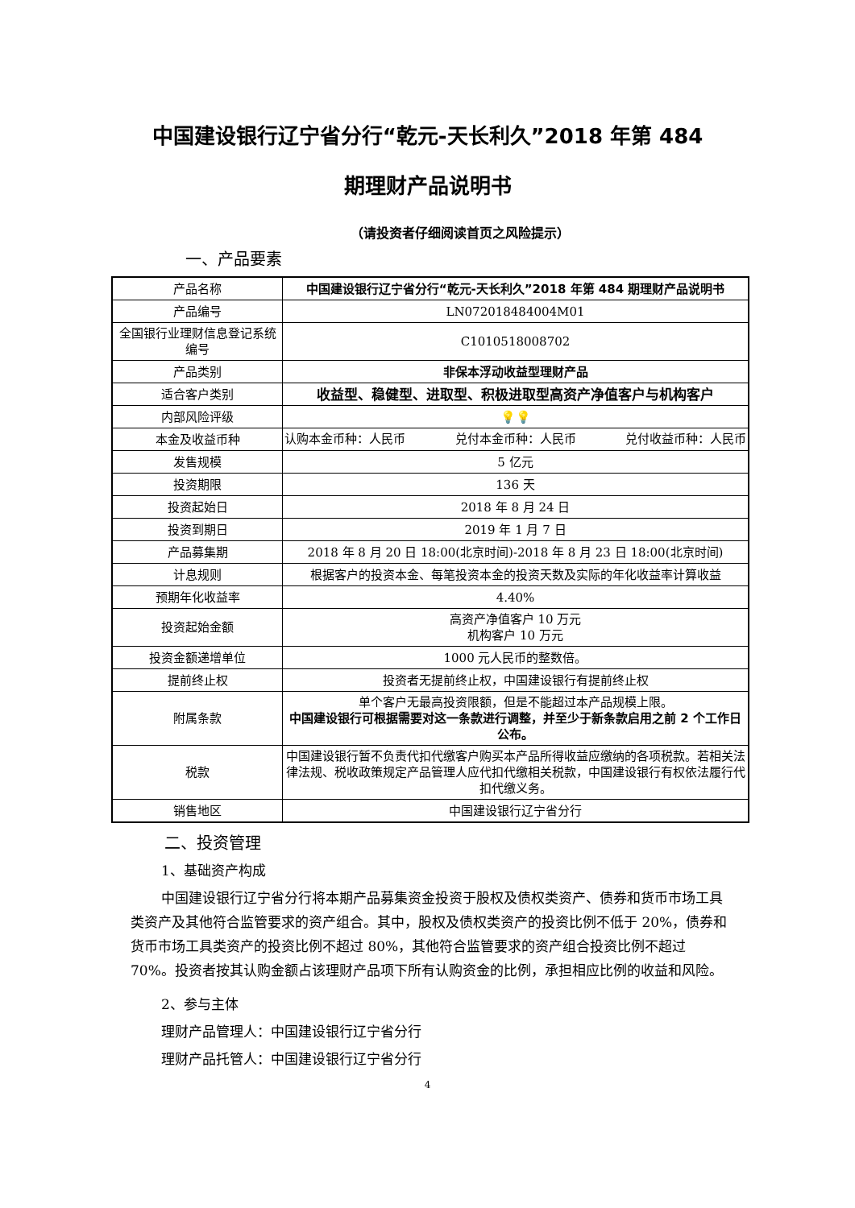中国建设银行辽宁省分行“乾元-天长利久”2018 年第 484
期理财产品说明书
（请投资者仔细阅读首页之风险提示）
一、产品要素
| 产品名称 | 中国建设银行辽宁省分行“乾元-天长利久”2018 年第 484 期理财产品说明书 |
| 产品编号 | LN072018484004M01 |
| 全国银行业理财信息登记系统编号 | C1010518008702 |
| 产品类别 | 非保本浮动收益型理财产品 |
| 适合客户类别 | 收益型、稳健型、进取型、积极进取型高资产净值客户与机构客户 |
| 内部风险评级 | 💡💡 |
| 本金及收益币种 | 认购本金币种：人民币 兑付本金币种：人民币 兑付收益币种：人民币 |
| 发售规模 | 5 亿元 |
| 投资期限 | 136 天 |
| 投资起始日 | 2018 年 8 月 24 日 |
| 投资到期日 | 2019 年 1 月 7 日 |
| 产品募集期 | 2018 年 8 月 20 日 18:00(北京时间)-2018 年 8 月 23 日 18:00(北京时间) |
| 计息规则 | 根据客户的投资本金、每笔投资本金的投资天数及实际的年化收益率计算收益 |
| 预期年化收益率 | 4.40% |
| 投资起始金额 | 高资产净值客户 10 万元 机构客户 10 万元 |
| 投资金额递增单位 | 1000 元人民币的整数倍。 |
| 提前终止权 | 投资者无提前终止权，中国建设银行有提前终止权 |
| 附属条款 | 单个客户无最高投资限额，但是不能超过本产品规模上限。 中国建设银行可根据需要对这一条款进行调整，并至少于新条款启用之前 2 个工作日公布。 |
| 税款 | 中国建设银行暂不负责代扣代缴客户购买本产品所得收益应缴纳的各项税款。若相关法律法规、税收政策规定产品管理人应代扣代缴相关税款，中国建设银行有权依法履行代扣代缴义务。 |
| 销售地区 | 中国建设银行辽宁省分行 |
二、投资管理
1、基础资产构成
中国建设银行辽宁省分行将本期产品募集资金投资于股权及债权类资产、债券和货币市场工具类资产及其他符合监管要求的资产组合。其中，股权及债权类资产的投资比例不低于 20%，债券和货币市场工具类资产的投资比例不超过 80%，其他符合监管要求的资产组合投资比例不超过 70%。投资者按其认购金额占该理财产品项下所有认购资金的比例，承担相应比例的收益和风险。
2、参与主体
理财产品管理人：中国建设银行辽宁省分行
理财产品托管人：中国建设银行辽宁省分行
4